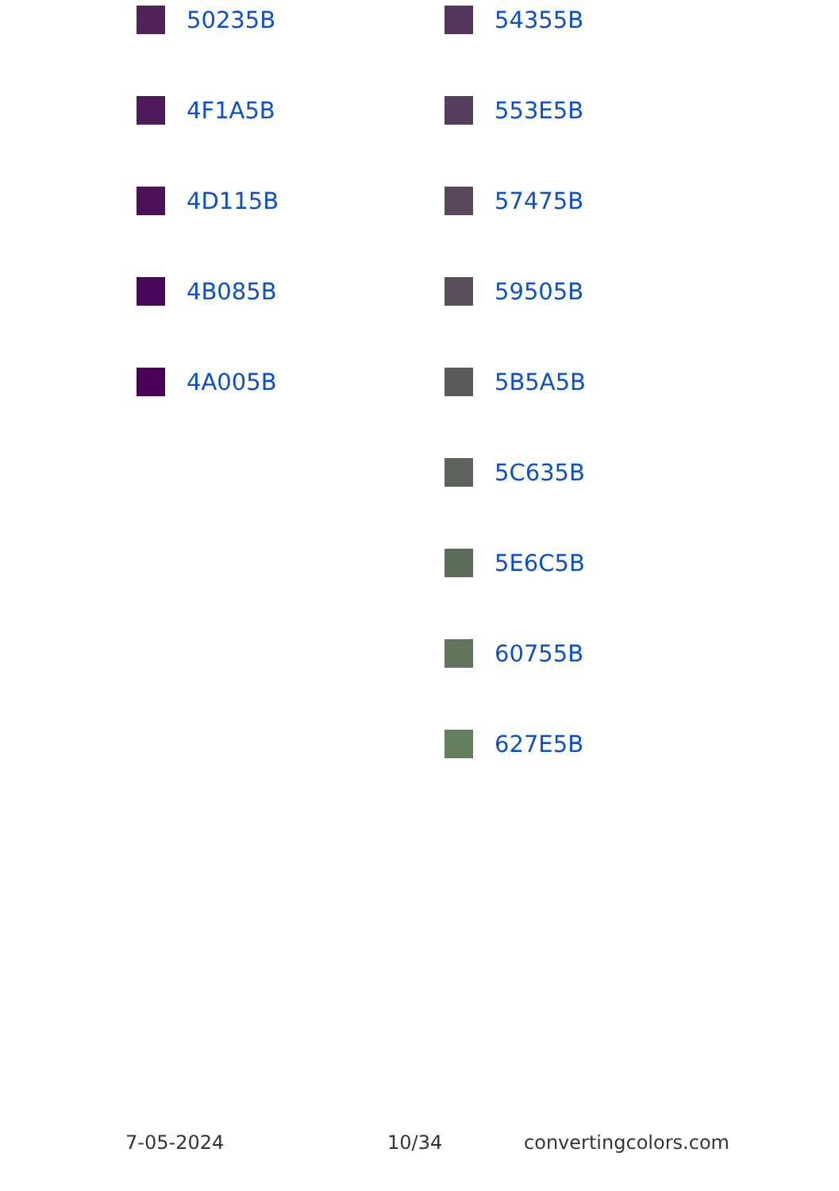50235B
4F1A5B
4D115B
4B085B
4A005B
54355B
553E5B
57475B
59505B
5B5A5B
5C635B
5E6C5B
60755B
627E5B
7-05-2024 10/34 convertingcolors.com